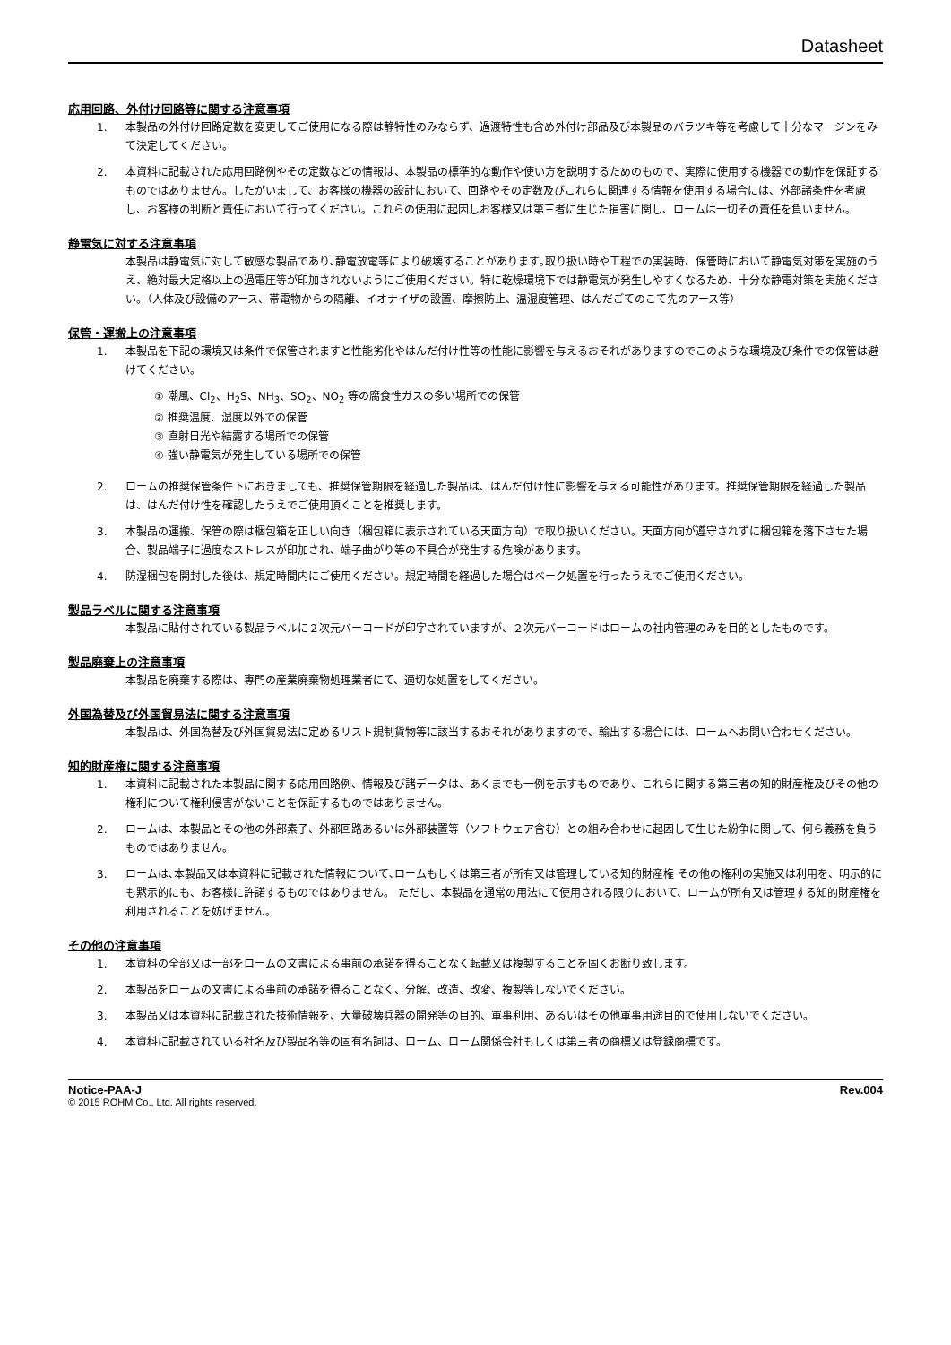Datasheet
応用回路、外付け回路等に関する注意事項
1. 本製品の外付け回路定数を変更してご使用になる際は静特性のみならず、過渡特性も含め外付け部品及び本製品のバラツキ等を考慮して十分なマージンをみて決定してください。
2. 本資料に記載された応用回路例やその定数などの情報は、本製品の標準的な動作や使い方を説明するためのもので、実際に使用する機器での動作を保証するものではありません。したがいまして、お客様の機器の設計において、回路やその定数及びこれらに関連する情報を使用する場合には、外部諸条件を考慮し、お客様の判断と責任において行ってください。これらの使用に起因しお客様又は第三者に生じた損害に関し、ロームは一切その責任を負いません。
静電気に対する注意事項
本製品は静電気に対して敏感な製品であり､静電放電等により破壊することがあります｡取り扱い時や工程での実装時、保管時において静電気対策を実施のうえ、絶対最大定格以上の過電圧等が印加されないようにご使用ください。特に乾燥環境下では静電気が発生しやすくなるため、十分な静電対策を実施ください。（人体及び設備のアース、帯電物からの隔離、イオナイザの設置、摩擦防止、温湿度管理、はんだごてのこて先のアース等）
保管・運搬上の注意事項
1. 本製品を下記の環境又は条件で保管されますと性能劣化やはんだ付け性等の性能に影響を与えるおそれがありますのでこのような環境及び条件での保管は避けてください。
① 潮風、Cl<sub>2</sub>、H<sub>2</sub>S、NH<sub>3</sub>、SO<sub>2</sub>、NO<sub>2</sub> 等の腐食性ガスの多い場所での保管
② 推奨温度、湿度以外での保管
③ 直射日光や結露する場所での保管
④ 強い静電気が発生している場所での保管
2. ロームの推奨保管条件下におきましても、推奨保管期限を経過した製品は、はんだ付け性に影響を与える可能性があります。推奨保管期限を経過した製品は、はんだ付け性を確認したうえでご使用頂くことを推奨します。
3. 本製品の運搬、保管の際は梱包箱を正しい向き（梱包箱に表示されている天面方向）で取り扱いください。天面方向が遵守されずに梱包箱を落下させた場合、製品端子に過度なストレスが印加され、端子曲がり等の不具合が発生する危険があります。
4. 防湿梱包を開封した後は、規定時間内にご使用ください。規定時間を経過した場合はベーク処置を行ったうえでご使用ください。
製品ラベルに関する注意事項
本製品に貼付されている製品ラベルに２次元バーコードが印字されていますが、２次元バーコードはロームの社内管理のみを目的としたものです。
製品廃棄上の注意事項
本製品を廃棄する際は、専門の産業廃棄物処理業者にて、適切な処置をしてください。
外国為替及び外国貿易法に関する注意事項
本製品は、外国為替及び外国貿易法に定めるリスト規制貨物等に該当するおそれがありますので、輸出する場合には、ロームへお問い合わせください。
知的財産権に関する注意事項
1. 本資料に記載された本製品に関する応用回路例、情報及び諸データは、あくまでも一例を示すものであり、これらに関する第三者の知的財産権及びその他の権利について権利侵害がないことを保証するものではありません。
2. ロームは、本製品とその他の外部素子、外部回路あるいは外部装置等（ソフトウェア含む）との組み合わせに起因して生じた紛争に関して、何ら義務を負うものではありません。
3. ロームは､本製品又は本資料に記載された情報について､ロームもしくは第三者が所有又は管理している知的財産権 その他の権利の実施又は利用を、明示的にも黙示的にも、お客様に許諾するものではありません。 ただし、本製品を通常の用法にて使用される限りにおいて、ロームが所有又は管理する知的財産権を利用されることを妨げません。
その他の注意事項
1. 本資料の全部又は一部をロームの文書による事前の承諾を得ることなく転載又は複製することを固くお断り致します。
2. 本製品をロームの文書による事前の承諾を得ることなく、分解、改造、改変、複製等しないでください。
3. 本製品又は本資料に記載された技術情報を、大量破壊兵器の開発等の目的、軍事利用、あるいはその他軍事用途目的で使用しないでください。
4. 本資料に記載されている社名及び製品名等の固有名詞は、ローム、ローム関係会社もしくは第三者の商標又は登録商標です。
Notice-PAA-J Rev.004
© 2015 ROHM Co., Ltd. All rights reserved.